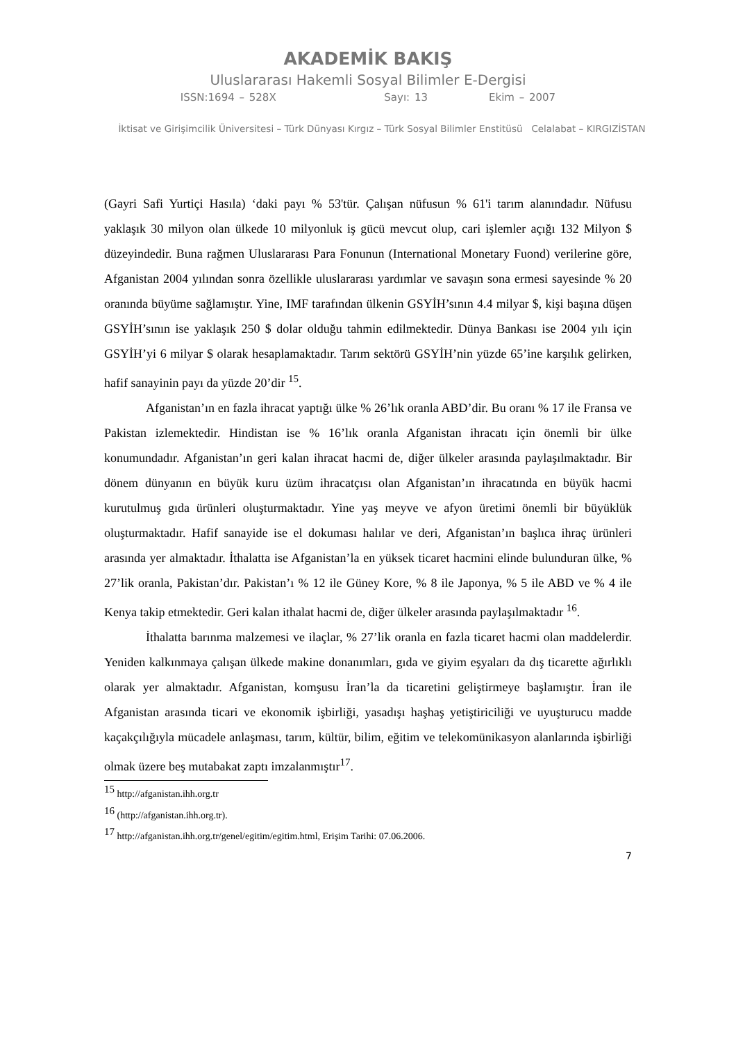AKADEMİK BAKIŞ
Uluslararası Hakemli Sosyal Bilimler E-Dergisi
ISSN:1694 – 528X Sayı: 13 Ekim – 2007
İktisat ve Girişimcilik Üniversitesi – Türk Dünyası Kırgız – Türk Sosyal Bilimler Enstitüsü Celalabat – KIRGIZİSTAN
(Gayri Safi Yurtiçi Hasıla) ‘daki payı % 53'tür. Çalışan nüfusun % 61'i tarım alanındadır. Nüfusu yaklaşık 30 milyon olan ülkede 10 milyonluk iş gücü mevcut olup, cari işlemler açığı 132 Milyon $ düzeyindedir. Buna rağmen Uluslararası Para Fonunun (International Monetary Fuond) verilerine göre, Afganistan 2004 yılından sonra özellikle uluslararası yardımlar ve savaşın sona ermesi sayesinde % 20 oranında büyüme sağlamıştır. Yine, IMF tarafından ülkenin GSYİH’sının 4.4 milyar $, kişi başına düşen GSYİH’sının ise yaklaşık 250 $ dolar olduğu tahmin edilmektedir. Dünya Bankası ise 2004 yılı için GSYİH’yi 6 milyar $ olarak hesaplamaktadır. Tarım sektörü GSYİH’nin yüzde 65’ine karşılık gelirken, hafif sanayinin payı da yüzde 20’dir <sup>15</sup>.
Afganistan’ın en fazla ihracat yaptığı ülke % 26’lık oranla ABD’dir. Bu oranı % 17 ile Fransa ve Pakistan izlemektedir. Hindistan ise % 16’lık oranla Afganistan ihracatı için önemli bir ülke konumundadır. Afganistan’ın geri kalan ihracat hacmi de, diğer ülkeler arasında paylaşılmaktadır. Bir dönem dünyanın en büyük kuru üzüm ihracatçısı olan Afganistan’ın ihracatında en büyük hacmi kurutulmuş gıda ürünleri oluşturmaktadır. Yine yaş meyve ve afyon üretimi önemli bir büyüklük oluşturmaktadır. Hafif sanayide ise el dokuması halılar ve deri, Afganistan’ın başlıca ihraç ürünleri arasında yer almaktadır. İthalatta ise Afganistan’la en yüksek ticaret hacmini elinde bulunduran ülke, % 27’lik oranla, Pakistan’dır. Pakistan’ı % 12 ile Güney Kore, % 8 ile Japonya, % 5 ile ABD ve % 4 ile Kenya takip etmektedir. Geri kalan ithalat hacmi de, diğer ülkeler arasında paylaşılmaktadır <sup>16</sup>.
İthalatta barınma malzemesi ve ilaçlar, % 27’lik oranla en fazla ticaret hacmi olan maddelerdir. Yeniden kalkınmaya çalışan ülkede makine donanımları, gıda ve giyim eşyaları da dış ticarette ağırlıklı olarak yer almaktadır. Afganistan, komşusu İran’la da ticaretini geliştirmeye başlamıştır. İran ile Afganistan arasında ticari ve ekonomik işbirliği, yasadışı haşhaş yetiştiriciliği ve uyuşturucu madde kaçakçılığıyla mücadele anlaşması, tarım, kültür, bilim, eğitim ve telekomünikasyon alanlarında işbirliği olmak üzere beş mutabakat zaptı imzalanmıştır<sup>17</sup>.
<sup>15</sup> http://afganistan.ihh.org.tr
<sup>16</sup> (http://afganistan.ihh.org.tr).
<sup>17</sup> http://afganistan.ihh.org.tr/genel/egitim/egitim.html, Erişim Tarihi: 07.06.2006.
7